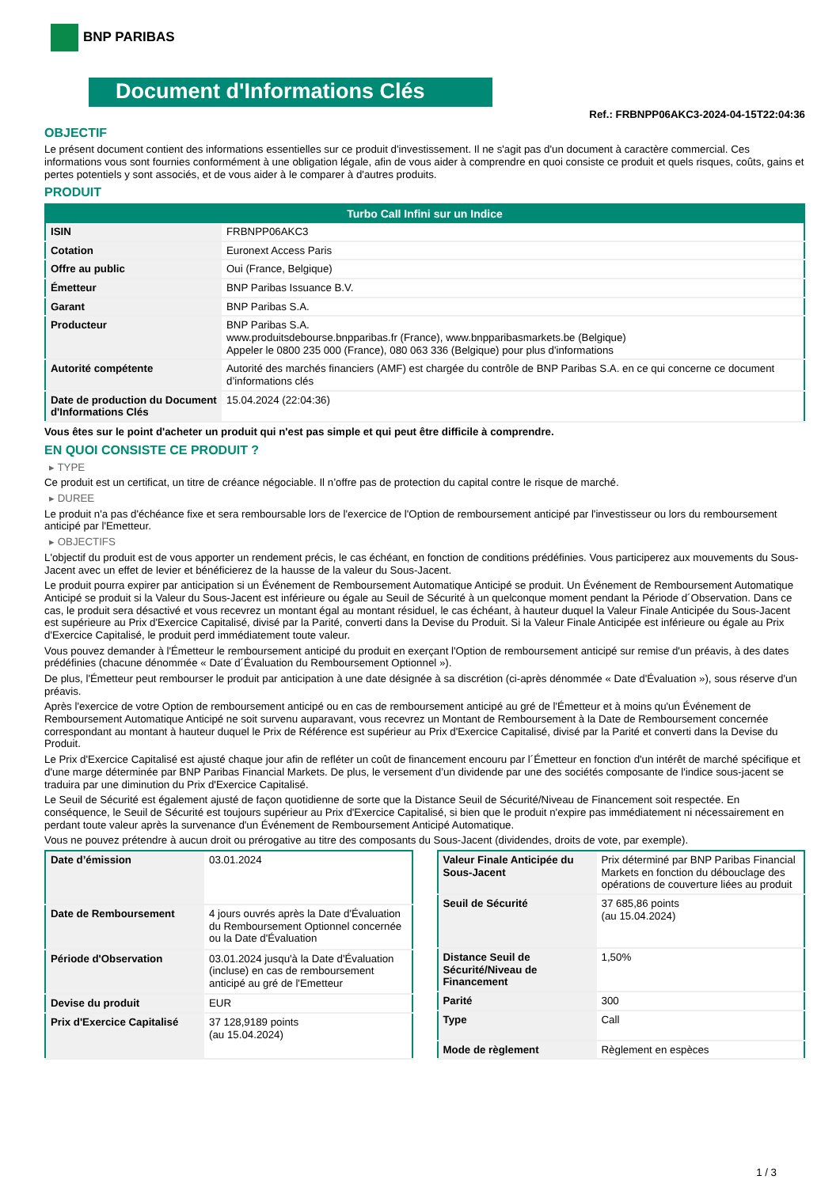BNP PARIBAS
Document d'Informations Clés
Ref.: FRBNPP06AKC3-2024-04-15T22:04:36
OBJECTIF
Le présent document contient des informations essentielles sur ce produit d'investissement. Il ne s'agit pas d'un document à caractère commercial. Ces informations vous sont fournies conformément à une obligation légale, afin de vous aider à comprendre en quoi consiste ce produit et quels risques, coûts, gains et pertes potentiels y sont associés, et de vous aider à le comparer à d'autres produits.
PRODUIT
| Turbo Call Infini sur un Indice | |
| --- | --- |
| ISIN | FRBNPP06AKC3 |
| Cotation | Euronext Access Paris |
| Offre au public | Oui (France, Belgique) |
| Émetteur | BNP Paribas Issuance B.V. |
| Garant | BNP Paribas S.A. |
| Producteur | BNP Paribas S.A. www.produitsdebourse.bnpparibas.fr (France), www.bnpparibasmarkets.be (Belgique) Appeler le 0800 235 000 (France), 080 063 336 (Belgique) pour plus d'informations |
| Autorité compétente | Autorité des marchés financiers (AMF) est chargée du contrôle de BNP Paribas S.A. en ce qui concerne ce document d’informations clés |
| Date de production du Document d'Informations Clés | 15.04.2024 (22:04:36) |
Vous êtes sur le point d'acheter un produit qui n'est pas simple et qui peut être difficile à comprendre.
EN QUOI CONSISTE CE PRODUIT ?
▸ TYPE
Ce produit est un certificat, un titre de créance négociable. Il n’offre pas de protection du capital contre le risque de marché.
▸ DUREE
Le produit n'a pas d'échéance fixe et sera remboursable lors de l'exercice de l'Option de remboursement anticipé par l'investisseur ou lors du remboursement anticipé par l'Emetteur.
▸ OBJECTIFS
L'objectif du produit est de vous apporter un rendement précis, le cas échéant, en fonction de conditions prédéfinies. Vous participerez aux mouvements du Sous-Jacent avec un effet de levier et bénéficierez de la hausse de la valeur du Sous-Jacent.
Le produit pourra expirer par anticipation si un Événement de Remboursement Automatique Anticipé se produit. Un Événement de Remboursement Automatique Anticipé se produit si la Valeur du Sous-Jacent est inférieure ou égale au Seuil de Sécurité à un quelconque moment pendant la Période d´Observation. Dans ce cas, le produit sera désactivé et vous recevrez un montant égal au montant résiduel, le cas échéant, à hauteur duquel la Valeur Finale Anticipée du Sous-Jacent est supérieure au Prix d'Exercice Capitalisé, divisé par la Parité, converti dans la Devise du Produit. Si la Valeur Finale Anticipée est inférieure ou égale au Prix d'Exercice Capitalisé, le produit perd immédiatement toute valeur.
Vous pouvez demander à l'Émetteur le remboursement anticipé du produit en exerçant l'Option de remboursement anticipé sur remise d'un préavis, à des dates prédéfinies (chacune dénommée « Date d´Évaluation du Remboursement Optionnel »).
De plus, l'Émetteur peut rembourser le produit par anticipation à une date désignée à sa discrétion (ci-après dénommée « Date d'Évaluation »), sous réserve d'un préavis.
Après l'exercice de votre Option de remboursement anticipé ou en cas de remboursement anticipé au gré de l'Émetteur et à moins qu'un Événement de Remboursement Automatique Anticipé ne soit survenu auparavant, vous recevrez un Montant de Remboursement à la Date de Remboursement concernée correspondant au montant à hauteur duquel le Prix de Référence est supérieur au Prix d'Exercice Capitalisé, divisé par la Parité et converti dans la Devise du Produit.
Le Prix d'Exercice Capitalisé est ajusté chaque jour afin de refléter un coût de financement encouru par l´Émetteur en fonction d'un intérêt de marché spécifique et d'une marge déterminée par BNP Paribas Financial Markets. De plus, le versement d’un dividende par une des sociétés composante de l'indice sous-jacent se traduira par une diminution du Prix d'Exercice Capitalisé.
Le Seuil de Sécurité est également ajusté de façon quotidienne de sorte que la Distance Seuil de Sécurité/Niveau de Financement soit respectée. En conséquence, le Seuil de Sécurité est toujours supérieur au Prix d'Exercice Capitalisé, si bien que le produit n'expire pas immédiatement ni nécessairement en perdant toute valeur après la survenance d'un Événement de Remboursement Anticipé Automatique.
Vous ne pouvez prétendre à aucun droit ou prérogative au titre des composants du Sous-Jacent (dividendes, droits de vote, par exemple).
| Date d’émission | 03.01.2024 |
| Date de Remboursement | 4 jours ouvrés après la Date d'Évaluation du Remboursement Optionnel concernée ou la Date d'Évaluation |
| Période d'Observation | 03.01.2024 jusqu'à la Date d'Évaluation (incluse) en cas de remboursement anticipé au gré de l'Emetteur |
| Devise du produit | EUR |
| Prix d'Exercice Capitalisé | 37 128,9189 points (au 15.04.2024) |
| Valeur Finale Anticipée du Sous-Jacent | Prix déterminé par BNP Paribas Financial Markets en fonction du débouclage des opérations de couverture liées au produit |
| Seuil de Sécurité | 37 685,86 points (au 15.04.2024) |
| Distance Seuil de Sécurité/Niveau de Financement | 1,50% |
| Parité | 300 |
| Type | Call |
| Mode de règlement | Règlement en espèces |
1 / 3